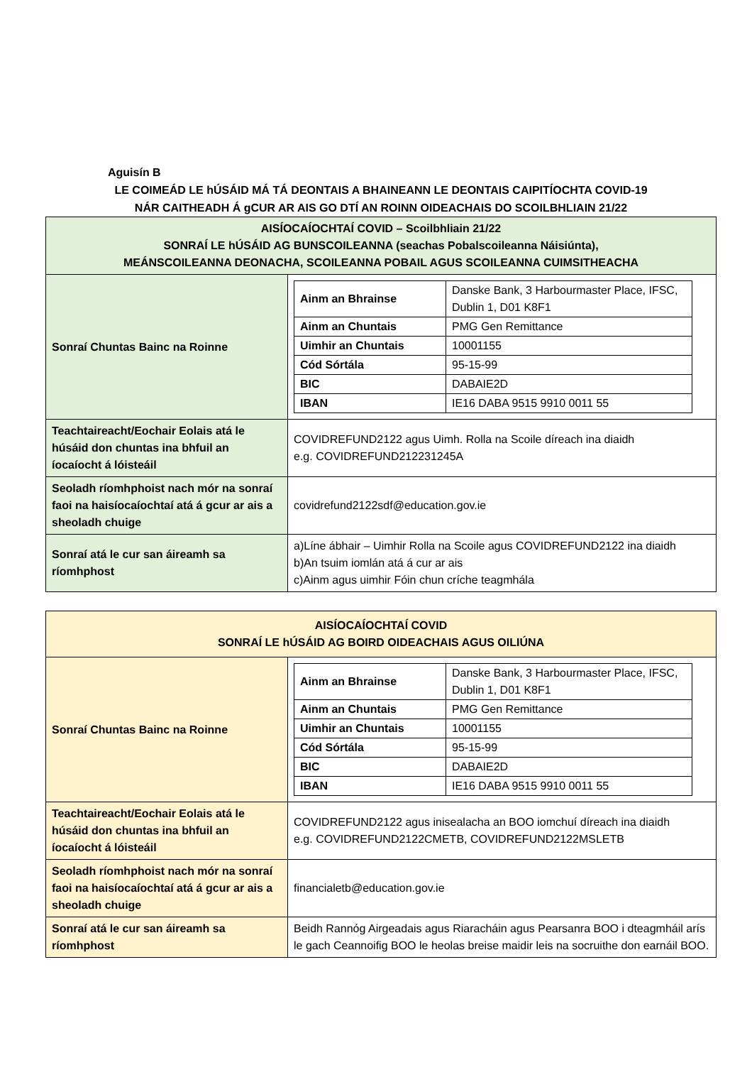Aguisín B
LE COIMEÁD LE hÚSÁID MÁ TÁ DEONTAIS A BHAINEANN LE DEONTAIS CAIPITÍOCHTA COVID-19
NÁR CAITHEADH Á gCUR AR AIS GO DTÍ AN ROINN OIDEACHAIS DO SCOILBHLIAIN 21/22
| AISÍOCAÍOCHTAÍ COVID – Scoilbhliain 21/22 SONRAÍ LE hÚSÁID AG BUNSCOILEANNA (seachas Pobalscoileanna Náisiúnta), MEÁNSCOILEANNA DEONACHA, SCOILEANNA POBAIL AGUS SCOILEANNA CUIMSITHEACHA | |
| Sonraí Chuntas Bainc na Roinne | / Ainm an Bhrainse / Danske Bank, 3 Harbourmaster Place, IFSC, Dublin 1, D01 K8F1 / / Ainm an Chuntais / PMG Gen Remittance / / Uimhir an Chuntais / 10001155 / / Cód Sórtála / 95-15-99 / / BIC / DABAIE2D / / IBAN / IE16 DABA 9515 9910 0011 55 / |
| Teachtaireacht/Eochair Eolais atá le húsáid don chuntas ina bhfuil an íocaíocht á lóisteáil | COVIDREFUND2122 agus Uimh. Rolla na Scoile díreach ina diaidh e.g. COVIDREFUND212231245A |
| Seoladh ríomhphoist nach mór na sonraí faoi na haisíocaíochtaí atá á gcur ar ais a sheoladh chuige | covidrefund2122sdf@education.gov.ie |
| Sonraí atá le cur san áireamh sa ríomhphost | a)Líne ábhair – Uimhir Rolla na Scoile agus COVIDREFUND2122 ina diaidh b)An tsuim iomlán atá á cur ar ais c)Ainm agus uimhir Fóin chun críche teagmhála |
| AISÍOCAÍOCHTAÍ COVID SONRAÍ LE hÚSÁID AG BOIRD OIDEACHAIS AGUS OILIÚNA | |
| Sonraí Chuntas Bainc na Roinne | / Ainm an Bhrainse / Danske Bank, 3 Harbourmaster Place, IFSC, Dublin 1, D01 K8F1 / / Ainm an Chuntais / PMG Gen Remittance / / Uimhir an Chuntais / 10001155 / / Cód Sórtála / 95-15-99 / / BIC / DABAIE2D / / IBAN / IE16 DABA 9515 9910 0011 55 / |
| Teachtaireacht/Eochair Eolais atá le húsáid don chuntas ina bhfuil an íocaíocht á lóisteáil | COVIDREFUND2122 agus inisealacha an BOO iomchuí díreach ina diaidh e.g. COVIDREFUND2122CMETB, COVIDREFUND2122MSLETB |
| Seoladh ríomhphoist nach mór na sonraí faoi na haisíocaíochtaí atá á gcur ar ais a sheoladh chuige | financialetb@education.gov.ie |
| Sonraí atá le cur san áireamh sa ríomhphost | Beidh Rannóg Airgeadais agus Riaracháin agus Pearsanra BOO i dteagmháil arís le gach Ceannoifig BOO le heolas breise maidir leis na socruithe don earnáil BOO. |